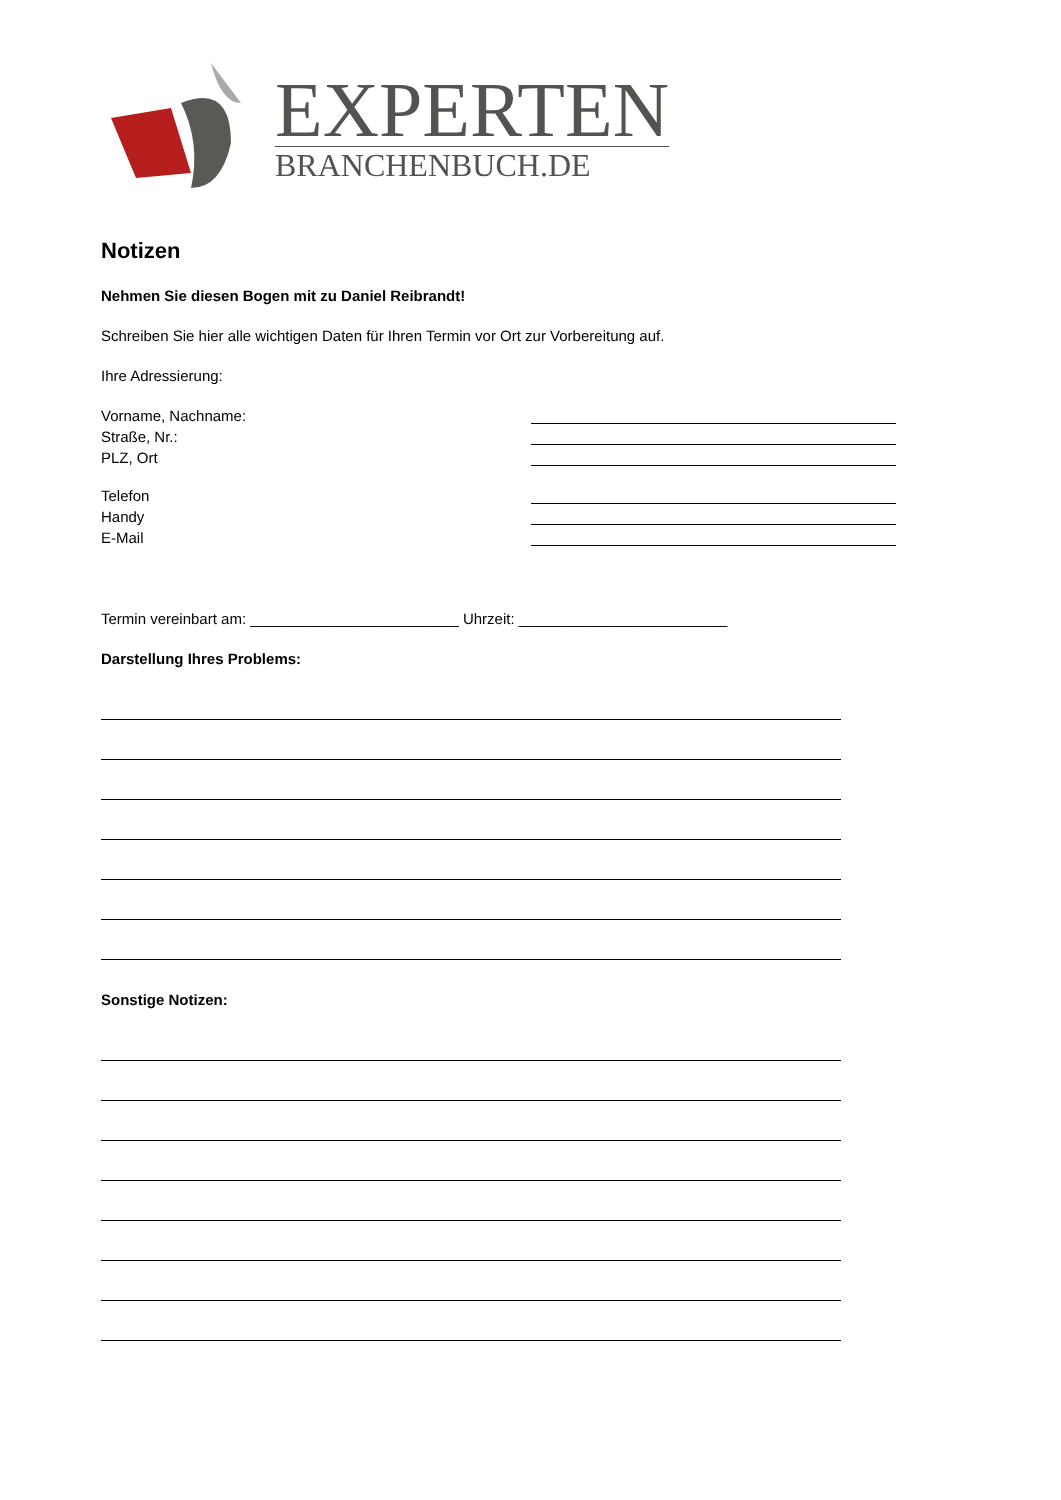EXPERTEN
BRANCHENBUCH.DE
Notizen
Nehmen Sie diesen Bogen mit zu Daniel Reibrandt!
Schreiben Sie hier alle wichtigen Daten für Ihren Termin vor Ort zur Vorbereitung auf.
Ihre Adressierung:
Vorname, Nachname:
Straße, Nr.:
PLZ, Ort
Telefon
Handy
E-Mail
Termin vereinbart am: _________________________ Uhrzeit: _________________________
Darstellung Ihres Problems:
Sonstige Notizen: